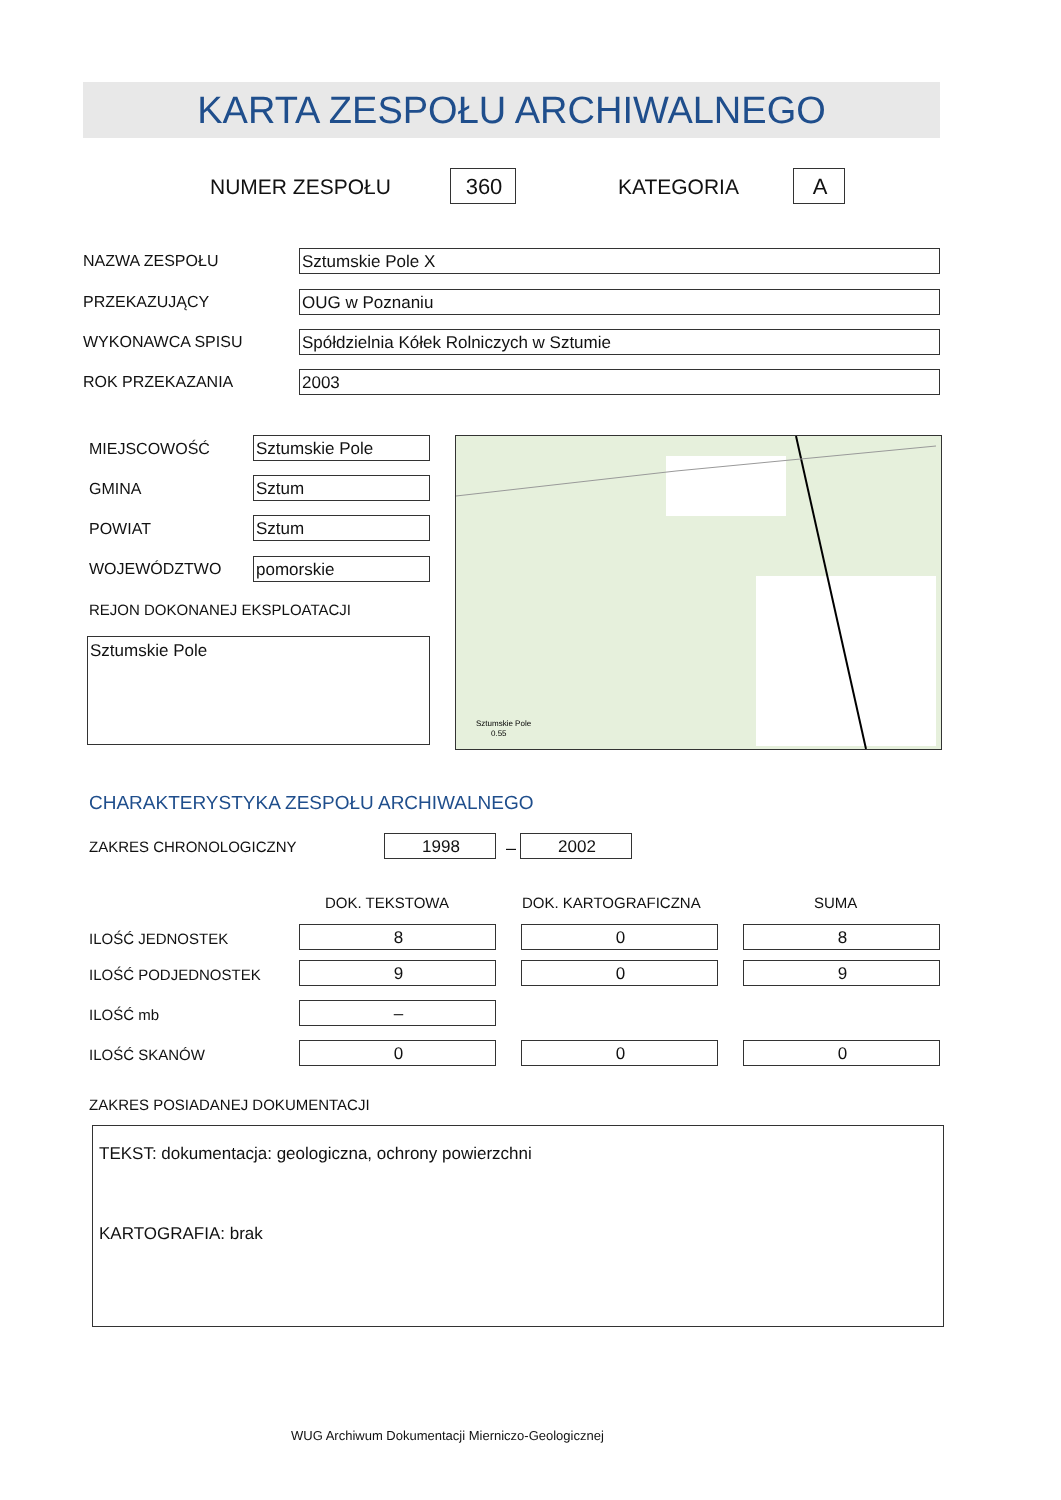KARTA ZESPOŁU ARCHIWALNEGO
NUMER ZESPOŁU 360 KATEGORIA A
NAZWA ZESPOŁU Sztumskie Pole X
PRZEKAZUJĄCY OUG w Poznaniu
WYKONAWCA SPISU Spółdzielnia Kółek Rolniczych w Sztumie
ROK PRZEKAZANIA 2003
MIEJSCOWOŚĆ Sztumskie Pole
GMINA Sztum
POWIAT Sztum
WOJEWÓDZTWO pomorskie
REJON DOKONANEJ EKSPLOATACJI
Sztumskie Pole
Sztumskie Pole
0.55
CHARAKTERYSTYKA ZESPOŁU ARCHIWALNEGO
ZAKRES CHRONOLOGICZNY 1998 – 2002
DOK. TEKSTOWA DOK. KARTOGRAFICZNA SUMA
ILOŚĆ JEDNOSTEK 8 0 8
ILOŚĆ PODJEDNOSTEK 9 0 9
ILOŚĆ mb –
ILOŚĆ SKANÓW 0 0 0
ZAKRES POSIADANEJ DOKUMENTACJI
TEKST: dokumentacja: geologiczna, ochrony powierzchni
KARTOGRAFIA: brak
WUG Archiwum Dokumentacji Mierniczo-Geologicznej